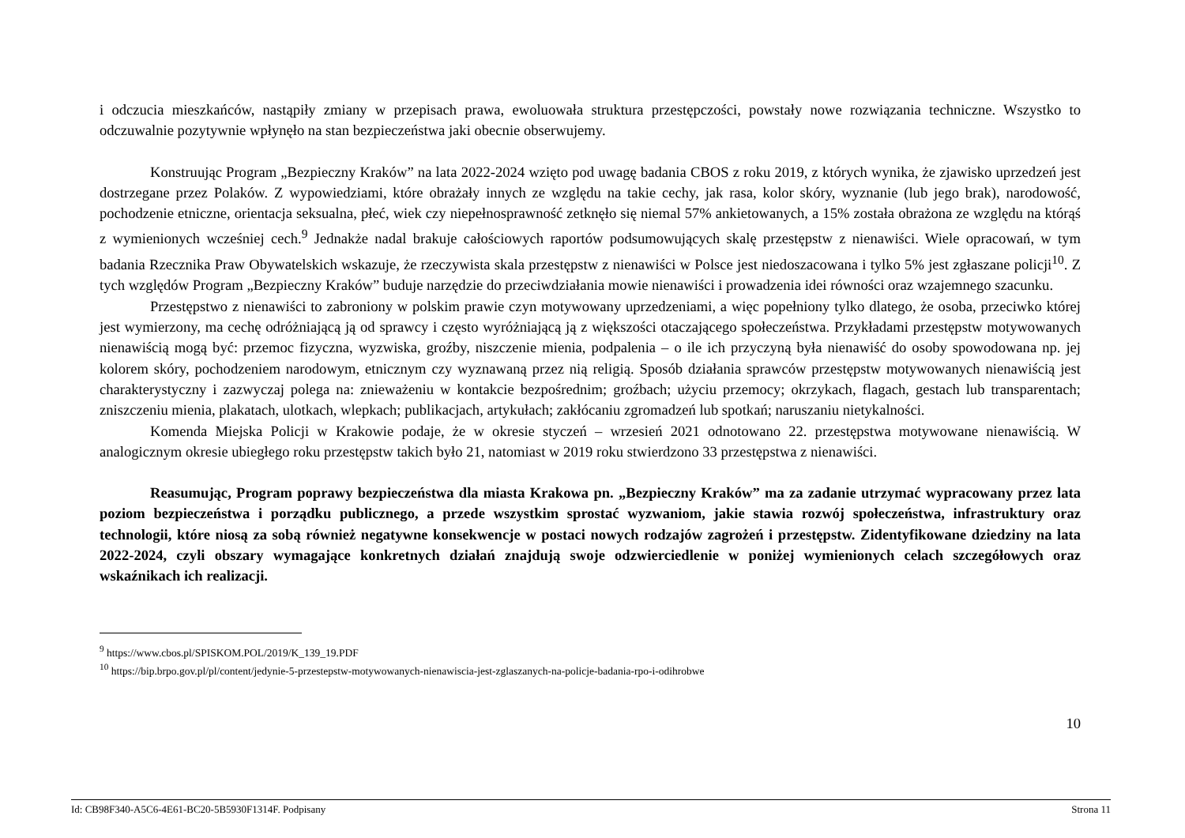i odczucia mieszkańców, nastąpiły zmiany w przepisach prawa, ewoluowała struktura przestępczości, powstały nowe rozwiązania techniczne. Wszystko to odczuwalnie pozytywnie wpłynęło na stan bezpieczeństwa jaki obecnie obserwujemy.
Konstruując Program „Bezpieczny Kraków” na lata 2022-2024 wzięto pod uwagę badania CBOS z roku 2019, z których wynika, że zjawisko uprzedzeń jest dostrzegane przez Polaków. Z wypowiedziami, które obrażały innych ze względu na takie cechy, jak rasa, kolor skóry, wyznanie (lub jego brak), narodowość, pochodzenie etniczne, orientacja seksualna, płeć, wiek czy niepełnosprawność zetknęło się niemal 57% ankietowanych, a 15% została obrażona ze względu na którąś z wymienionych wcześniej cech.<sup>9</sup> Jednakże nadal brakuje całościowych raportów podsumowujących skalę przestępstw z nienawiści. Wiele opracowań, w tym badania Rzecznika Praw Obywatelskich wskazuje, że rzeczywista skala przestępstw z nienawiści w Polsce jest niedoszacowana i tylko 5% jest zgłaszane policji<sup>10</sup>. Z tych względów Program „Bezpieczny Kraków” buduje narzędzie do przeciwdziałania mowie nienawiści i prowadzenia idei równości oraz wzajemnego szacunku.
Przestępstwo z nienawiści to zabroniony w polskim prawie czyn motywowany uprzedzeniami, a więc popełniony tylko dlatego, że osoba, przeciwko której jest wymierzony, ma cechę odróżniającą ją od sprawcy i często wyróżniającą ją z większości otaczającego społeczeństwa. Przykładami przestępstw motywowanych nienawiścią mogą być: przemoc fizyczna, wyzwiska, groźby, niszczenie mienia, podpalenia – o ile ich przyczyną była nienawiść do osoby spowodowana np. jej kolorem skóry, pochodzeniem narodowym, etnicznym czy wyznawaną przez nią religią. Sposób działania sprawców przestępstw motywowanych nienawiścią jest charakterystyczny i zazwyczaj polega na: znieważeniu w kontakcie bezpośrednim; groźbach; użyciu przemocy; okrzykach, flagach, gestach lub transparentach; zniszczeniu mienia, plakatach, ulotkach, wlepkach; publikacjach, artykułach; zakłócaniu zgromadzeń lub spotkań; naruszaniu nietykalności.
Komenda Miejska Policji w Krakowie podaje, że w okresie styczeń – wrzesień 2021 odnotowano 22. przestępstwa motywowane nienawiścią. W analogicznym okresie ubiegłego roku przestępstw takich było 21, natomiast w 2019 roku stwierdzono 33 przestępstwa z nienawiści.
Reasumując, Program poprawy bezpieczeństwa dla miasta Krakowa pn. „Bezpieczny Kraków” ma za zadanie utrzymać wypracowany przez lata poziom bezpieczeństwa i porządku publicznego, a przede wszystkim sprostać wyzwaniom, jakie stawia rozwój społeczeństwa, infrastruktury oraz technologii, które niosą za sobą również negatywne konsekwencje w postaci nowych rodzajów zagrożeń i przestępstw. Zidentyfikowane dziedziny na lata 2022-2024, czyli obszary wymagające konkretnych działań znajdują swoje odzwierciedlenie w poniżej wymienionych celach szczegółowych oraz wskaźnikach ich realizacji.
<sup>9</sup> https://www.cbos.pl/SPISKOM.POL/2019/K_139_19.PDF
<sup>10</sup> https://bip.brpo.gov.pl/pl/content/jedynie-5-przestepstw-motywowanych-nienawiscia-jest-zglaszanych-na-policje-badania-rpo-i-odihrobwe
10
Id: CB98F340-A5C6-4E61-BC20-5B5930F1314F. Podpisany Strona 11